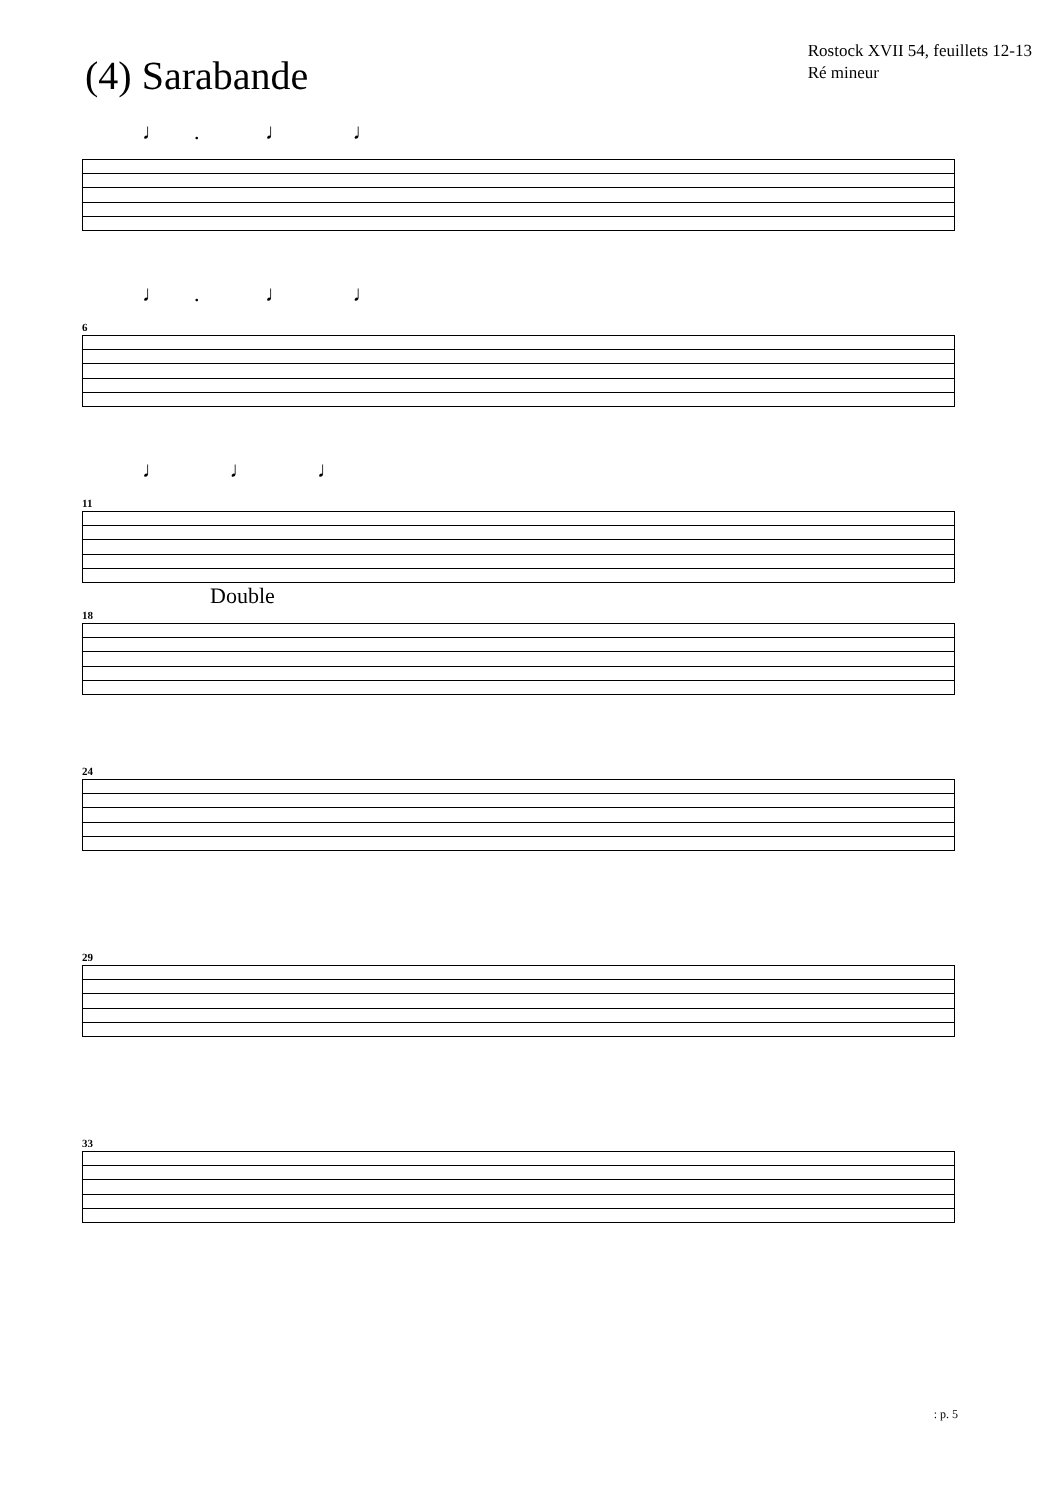(4) Sarabande
Rostock XVII 54, feuillets 12-13
Ré mineur
♩. ♩ ♩
♩. ♩ ♩
6
♩ ♩ ♩
11
Double
18
24
29
33
: p. 5